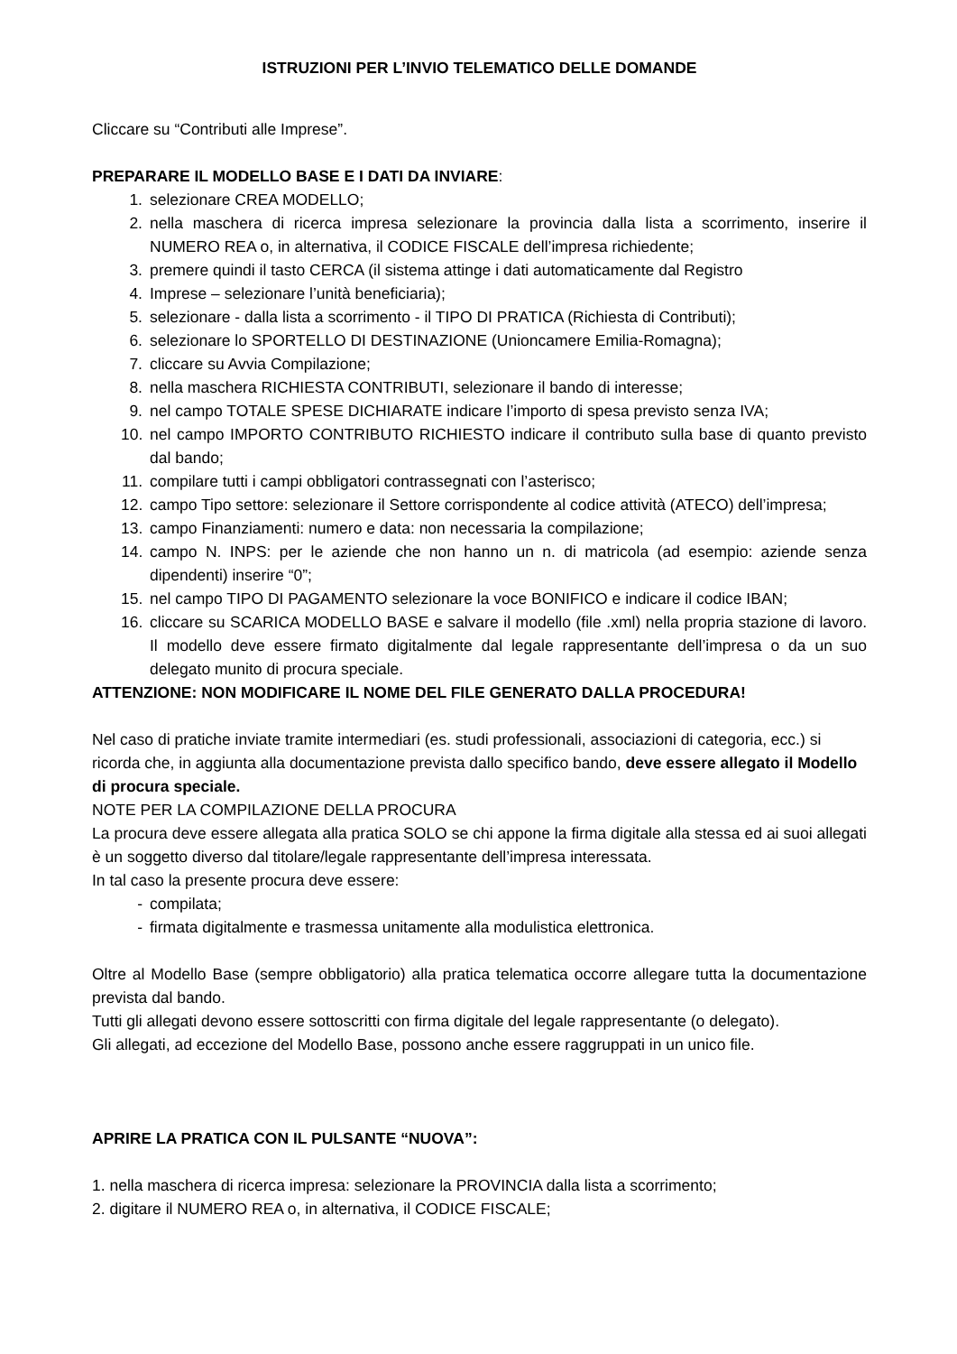ISTRUZIONI PER L’INVIO TELEMATICO DELLE DOMANDE
Cliccare su “Contributi alle Imprese”.
PREPARARE IL MODELLO BASE E I DATI DA INVIARE:
1. selezionare CREA MODELLO;
2. nella maschera di ricerca impresa selezionare la provincia dalla lista a scorrimento, inserire il NUMERO REA o, in alternativa, il CODICE FISCALE dell’impresa richiedente;
3. premere quindi il tasto CERCA (il sistema attinge i dati automaticamente dal Registro
4. Imprese – selezionare l’unità beneficiaria);
5. selezionare - dalla lista a scorrimento - il TIPO DI PRATICA (Richiesta di Contributi);
6. selezionare lo SPORTELLO DI DESTINAZIONE (Unioncamere Emilia-Romagna);
7. cliccare su Avvia Compilazione;
8. nella maschera RICHIESTA CONTRIBUTI, selezionare il bando di interesse;
9. nel campo TOTALE SPESE DICHIARATE indicare l’importo di spesa previsto senza IVA;
10. nel campo IMPORTO CONTRIBUTO RICHIESTO indicare il contributo sulla base di quanto previsto dal bando;
11. compilare tutti i campi obbligatori contrassegnati con l’asterisco;
12. campo Tipo settore: selezionare il Settore corrispondente al codice attività (ATECO) dell’impresa;
13. campo Finanziamenti: numero e data: non necessaria la compilazione;
14. campo N. INPS: per le aziende che non hanno un n. di matricola (ad esempio: aziende senza dipendenti) inserire “0”;
15. nel campo TIPO DI PAGAMENTO selezionare la voce BONIFICO e indicare il codice IBAN;
16. cliccare su SCARICA MODELLO BASE e salvare il modello (file .xml) nella propria stazione di lavoro. Il modello deve essere firmato digitalmente dal legale rappresentante dell’impresa o da un suo delegato munito di procura speciale.
ATTENZIONE: NON MODIFICARE IL NOME DEL FILE GENERATO DALLA PROCEDURA!
Nel caso di pratiche inviate tramite intermediari (es. studi professionali, associazioni di categoria, ecc.) si ricorda che, in aggiunta alla documentazione prevista dallo specifico bando, deve essere allegato il Modello di procura speciale.
NOTE PER LA COMPILAZIONE DELLA PROCURA
La procura deve essere allegata alla pratica SOLO se chi appone la firma digitale alla stessa ed ai suoi allegati è un soggetto diverso dal titolare/legale rappresentante dell’impresa interessata.
In tal caso la presente procura deve essere:
- compilata;
- firmata digitalmente e trasmessa unitamente alla modulistica elettronica.
Oltre al Modello Base (sempre obbligatorio) alla pratica telematica occorre allegare tutta la documentazione prevista dal bando.
Tutti gli allegati devono essere sottoscritti con firma digitale del legale rappresentante (o delegato).
Gli allegati, ad eccezione del Modello Base, possono anche essere raggruppati in un unico file.
APRIRE LA PRATICA CON IL PULSANTE “NUOVA”:
1. nella maschera di ricerca impresa: selezionare la PROVINCIA dalla lista a scorrimento;
2. digitare il NUMERO REA o, in alternativa, il CODICE FISCALE;